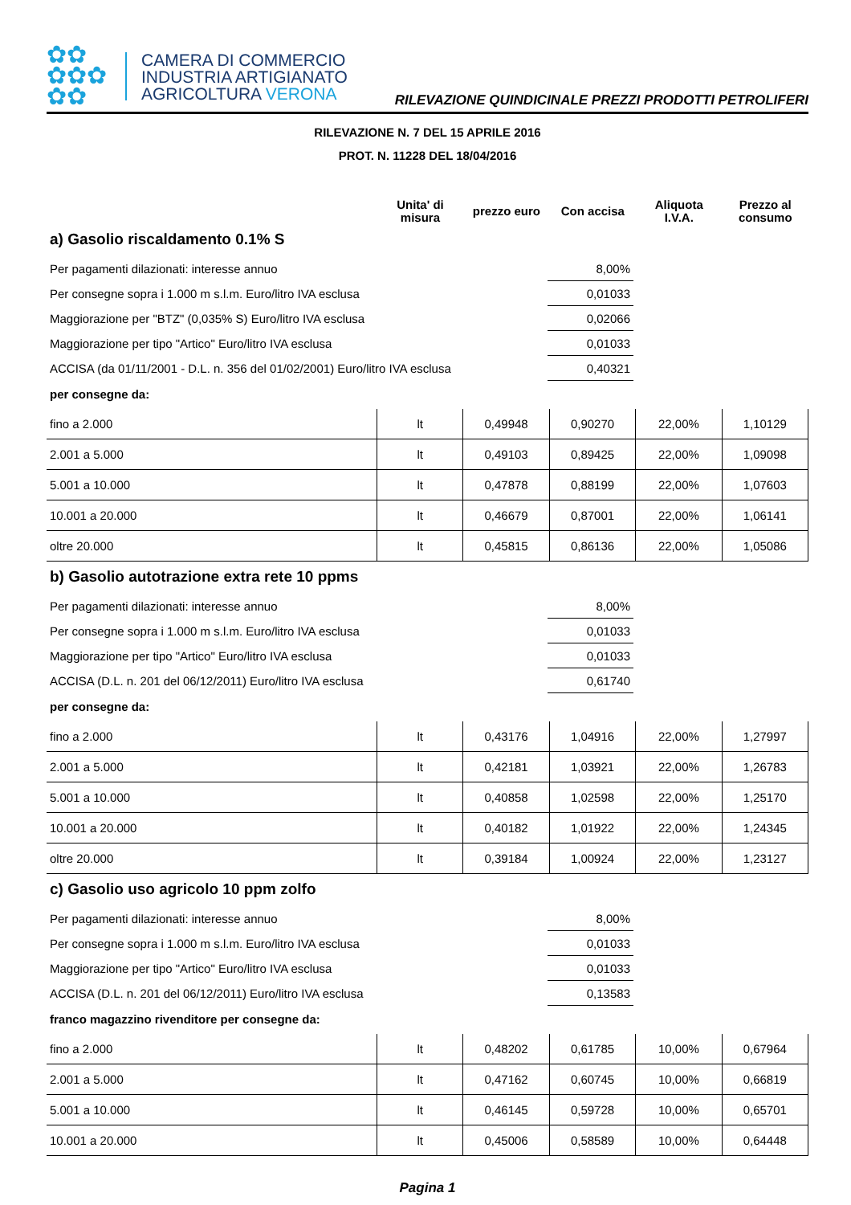✿✿
✿✿✿
✿✿
CAMERA DI COMMERCIO
INDUSTRIA ARTIGIANATO
AGRICOLTURA VERONA
RILEVAZIONE QUINDICINALE PREZZI PRODOTTI PETROLIFERI
RILEVAZIONE N. 7 DEL 15 APRILE 2016
PROT. N. 11228 DEL 18/04/2016
| | Unita' di misura | prezzo euro | Con accisa | Aliquota I.V.A. | Prezzo al consumo |
| --- | --- | --- | --- | --- | --- |
a) Gasolio riscaldamento 0.1% S
| Per pagamenti dilazionati: interesse annuo | 8,00% | |
| Per consegne sopra i 1.000 m s.l.m. Euro/litro IVA esclusa | 0,01033 | |
| Maggiorazione per "BTZ" (0,035% S) Euro/litro IVA esclusa | 0,02066 | |
| Maggiorazione per tipo "Artico" Euro/litro IVA esclusa | 0,01033 | |
| ACCISA (da 01/11/2001 - D.L. n. 356 del 01/02/2001) Euro/litro IVA esclusa | 0,40321 | |
per consegne da:
| fino a 2.000 | lt | 0,49948 | 0,90270 | 22,00% | 1,10129 |
| 2.001 a 5.000 | lt | 0,49103 | 0,89425 | 22,00% | 1,09098 |
| 5.001 a 10.000 | lt | 0,47878 | 0,88199 | 22,00% | 1,07603 |
| 10.001 a 20.000 | lt | 0,46679 | 0,87001 | 22,00% | 1,06141 |
| oltre 20.000 | lt | 0,45815 | 0,86136 | 22,00% | 1,05086 |
b) Gasolio autotrazione extra rete 10 ppms
| Per pagamenti dilazionati: interesse annuo | 8,00% | |
| Per consegne sopra i 1.000 m s.l.m. Euro/litro IVA esclusa | 0,01033 | |
| Maggiorazione per tipo "Artico" Euro/litro IVA esclusa | 0,01033 | |
| ACCISA (D.L. n. 201 del 06/12/2011) Euro/litro IVA esclusa | 0,61740 | |
per consegne da:
| fino a 2.000 | lt | 0,43176 | 1,04916 | 22,00% | 1,27997 |
| 2.001 a 5.000 | lt | 0,42181 | 1,03921 | 22,00% | 1,26783 |
| 5.001 a 10.000 | lt | 0,40858 | 1,02598 | 22,00% | 1,25170 |
| 10.001 a 20.000 | lt | 0,40182 | 1,01922 | 22,00% | 1,24345 |
| oltre 20.000 | lt | 0,39184 | 1,00924 | 22,00% | 1,23127 |
c) Gasolio uso agricolo 10 ppm zolfo
| Per pagamenti dilazionati: interesse annuo | 8,00% | |
| Per consegne sopra i 1.000 m s.l.m. Euro/litro IVA esclusa | 0,01033 | |
| Maggiorazione per tipo "Artico" Euro/litro IVA esclusa | 0,01033 | |
| ACCISA (D.L. n. 201 del 06/12/2011) Euro/litro IVA esclusa | 0,13583 | |
franco magazzino rivenditore per consegne da:
| fino a 2.000 | lt | 0,48202 | 0,61785 | 10,00% | 0,67964 |
| 2.001 a 5.000 | lt | 0,47162 | 0,60745 | 10,00% | 0,66819 |
| 5.001 a 10.000 | lt | 0,46145 | 0,59728 | 10,00% | 0,65701 |
| 10.001 a 20.000 | lt | 0,45006 | 0,58589 | 10,00% | 0,64448 |
Pagina 1